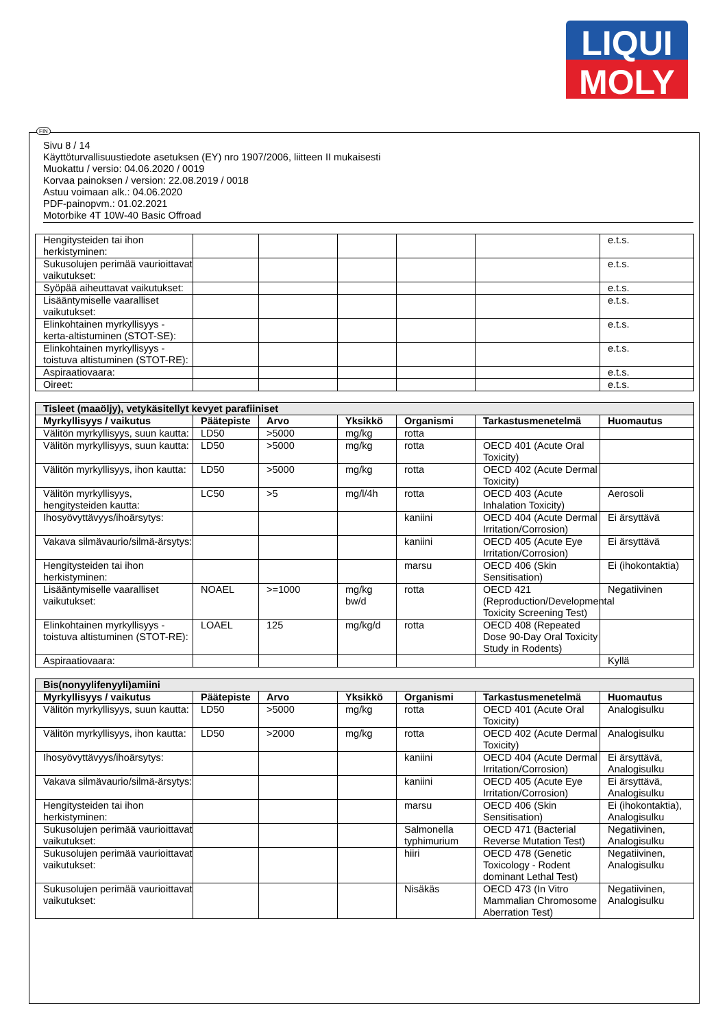LIQUI
MOLY
FIN
Sivu 8 / 14
Käyttöturvallisuustiedote asetuksen (EY) nro 1907/2006, liitteen II mukaisesti
Muokattu / versio: 04.06.2020 / 0019
Korvaa painoksen / version: 22.08.2019 / 0018
Astuu voimaan alk.: 04.06.2020
PDF-painopvm.: 01.02.2021
Motorbike 4T 10W-40 Basic Offroad
| Hengitysteiden tai ihon herkistyminen: | | | | | | e.t.s. |
| Sukusolujen perimää vaurioittavat vaikutukset: | | | | | | e.t.s. |
| Syöpää aiheuttavat vaikutukset: | | | | | | e.t.s. |
| Lisääntymiselle vaaralliset vaikutukset: | | | | | | e.t.s. |
| Elinkohtainen myrkyllisyys - kerta-altistuminen (STOT-SE): | | | | | | e.t.s. |
| Elinkohtainen myrkyllisyys - toistuva altistuminen (STOT-RE): | | | | | | e.t.s. |
| Aspiraatiovaara: | | | | | | e.t.s. |
| Oireet: | | | | | | e.t.s. |
| Tisleet (maaöljy), vetykäsitellyt kevyet parafiiniset | | | | | | |
| Myrkyllisyys / vaikutus | Päätepiste | Arvo | Yksikkö | Organismi | Tarkastusmenetelmä | Huomautus |
| Välitön myrkyllisyys, suun kautta: | LD50 | >5000 | mg/kg | rotta | | |
| Välitön myrkyllisyys, suun kautta: | LD50 | >5000 | mg/kg | rotta | OECD 401 (Acute Oral Toxicity) | |
| Välitön myrkyllisyys, ihon kautta: | LD50 | >5000 | mg/kg | rotta | OECD 402 (Acute Dermal Toxicity) | |
| Välitön myrkyllisyys, hengitysteiden kautta: | LC50 | >5 | mg/l/4h | rotta | OECD 403 (Acute Inhalation Toxicity) | Aerosoli |
| Ihosyövyttävyys/ihoärsytys: | | | | kaniini | OECD 404 (Acute Dermal Irritation/Corrosion) | Ei ärsyttävä |
| Vakava silmävaurio/silmä-ärsytys: | | | | kaniini | OECD 405 (Acute Eye Irritation/Corrosion) | Ei ärsyttävä |
| Hengitysteiden tai ihon herkistyminen: | | | | marsu | OECD 406 (Skin Sensitisation) | Ei (ihokontaktia) |
| Lisääntymiselle vaaralliset vaikutukset: | NOAEL | >=1000 | mg/kg bw/d | rotta | OECD 421 (Reproduction/Developmental Toxicity Screening Test) | Negatiivinen |
| Elinkohtainen myrkyllisyys - toistuva altistuminen (STOT-RE): | LOAEL | 125 | mg/kg/d | rotta | OECD 408 (Repeated Dose 90-Day Oral Toxicity Study in Rodents) | |
| Aspiraatiovaara: | | | | | | Kyllä |
| Bis(nonyylifenyyli)amiini | | | | | | |
| Myrkyllisyys / vaikutus | Päätepiste | Arvo | Yksikkö | Organismi | Tarkastusmenetelmä | Huomautus |
| Välitön myrkyllisyys, suun kautta: | LD50 | >5000 | mg/kg | rotta | OECD 401 (Acute Oral Toxicity) | Analogisulku |
| Välitön myrkyllisyys, ihon kautta: | LD50 | >2000 | mg/kg | rotta | OECD 402 (Acute Dermal Toxicity) | Analogisulku |
| Ihosyövyttävyys/ihoärsytys: | | | | kaniini | OECD 404 (Acute Dermal Irritation/Corrosion) | Ei ärsyttävä, Analogisulku |
| Vakava silmävaurio/silmä-ärsytys: | | | | kaniini | OECD 405 (Acute Eye Irritation/Corrosion) | Ei ärsyttävä, Analogisulku |
| Hengitysteiden tai ihon herkistyminen: | | | | marsu | OECD 406 (Skin Sensitisation) | Ei (ihokontaktia), Analogisulku |
| Sukusolujen perimää vaurioittavat vaikutukset: | | | | Salmonella typhimurium | OECD 471 (Bacterial Reverse Mutation Test) | Negatiivinen, Analogisulku |
| Sukusolujen perimää vaurioittavat vaikutukset: | | | | hiiri | OECD 478 (Genetic Toxicology - Rodent dominant Lethal Test) | Negatiivinen, Analogisulku |
| Sukusolujen perimää vaurioittavat vaikutukset: | | | | Nisäkäs | OECD 473 (In Vitro Mammalian Chromosome Aberration Test) | Negatiivinen, Analogisulku |